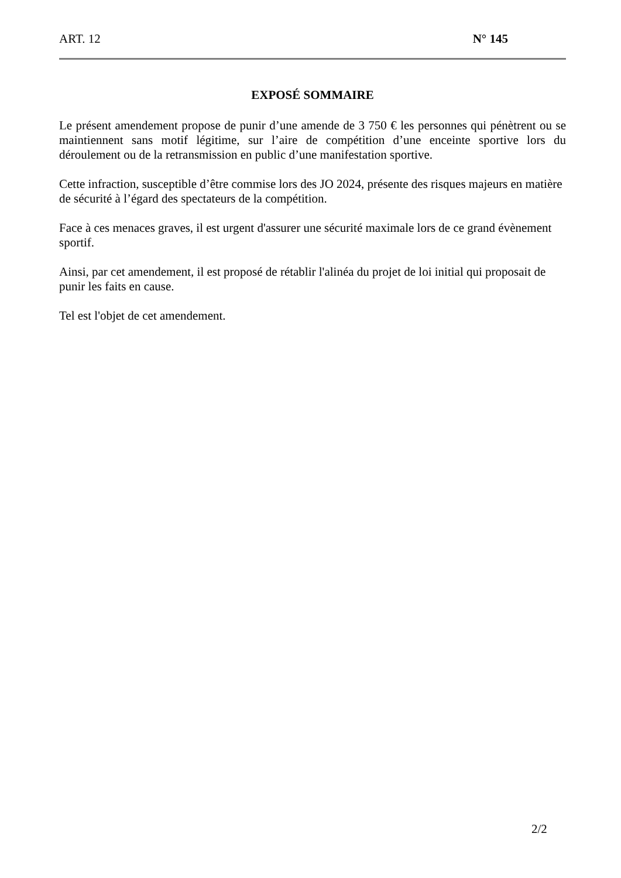ART. 12 N° 145
EXPOSÉ SOMMAIRE
Le présent amendement propose de punir d’une amende de 3 750 € les personnes qui pénètrent ou se maintiennent sans motif légitime, sur l’aire de compétition d’une enceinte sportive lors du déroulement ou de la retransmission en public d’une manifestation sportive.
Cette infraction, susceptible d’être commise lors des JO 2024, présente des risques majeurs en matière de sécurité à l’égard des spectateurs de la compétition.
Face à ces menaces graves, il est urgent d'assurer une sécurité maximale lors de ce grand évènement sportif.
Ainsi, par cet amendement, il est proposé de rétablir l'alinéa du projet de loi initial qui proposait de punir les faits en cause.
Tel est l'objet de cet amendement.
2/2